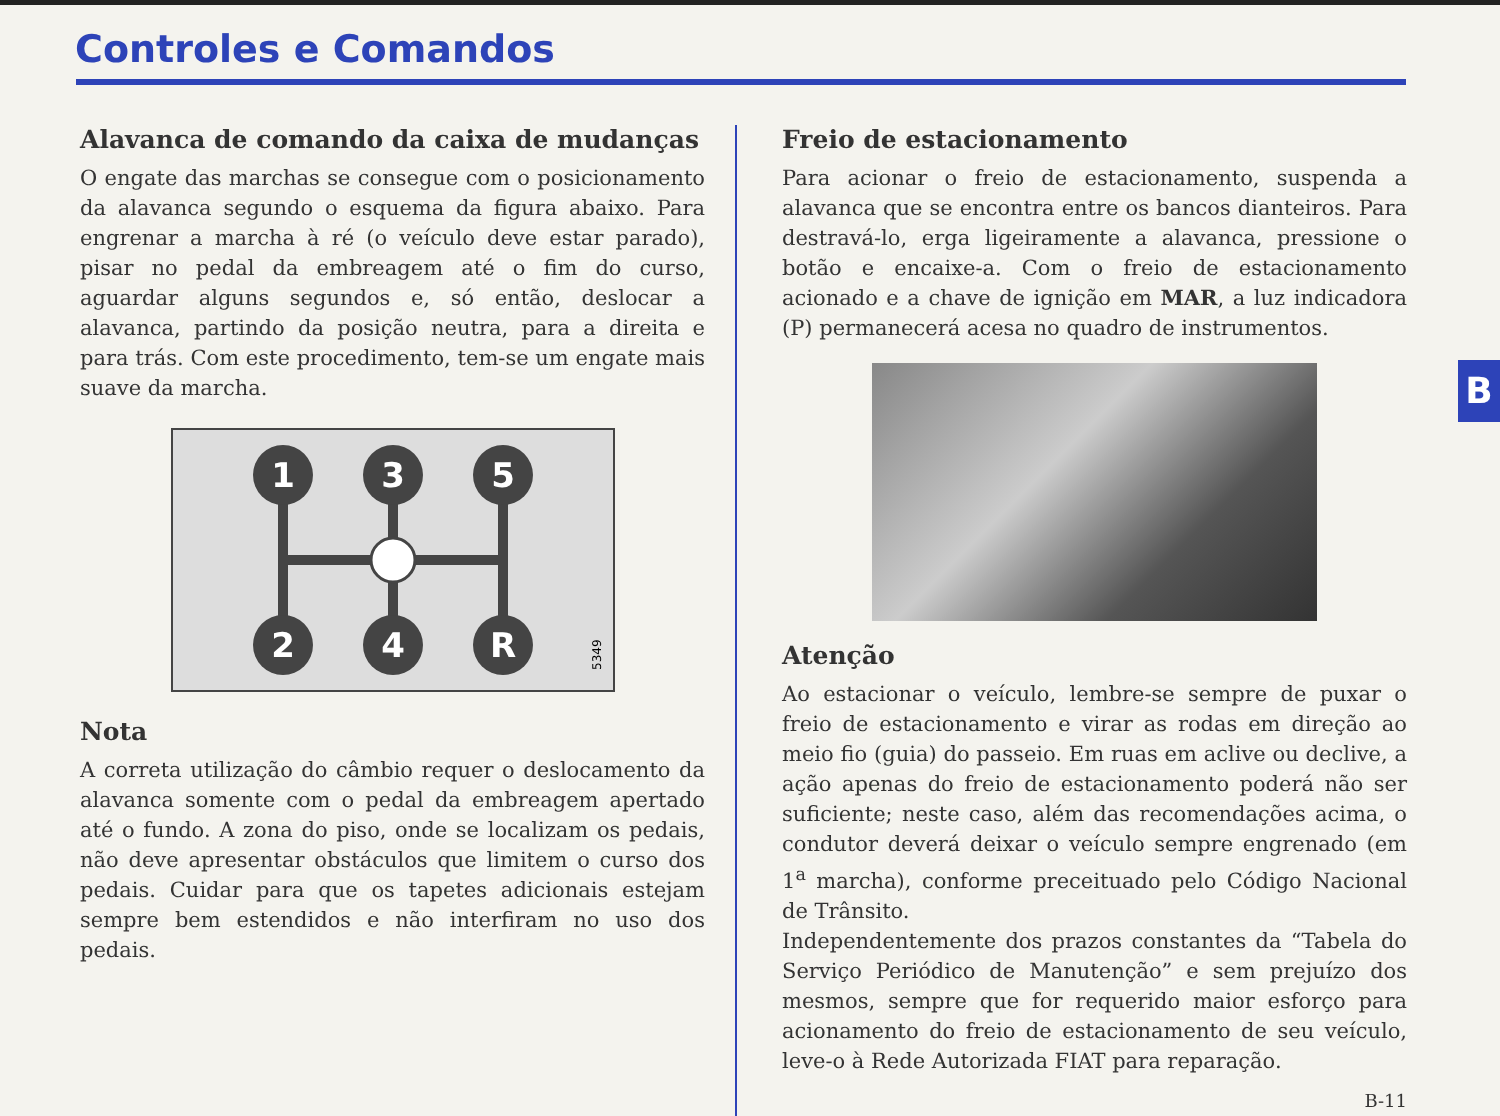Controles e Comandos
Alavanca de comando da caixa de mudanças
O engate das marchas se consegue com o posicionamento da alavanca segundo o esquema da figura abaixo. Para engrenar a marcha à ré (o veículo deve estar parado), pisar no pedal da embreagem até o fim do curso, aguardar alguns segundos e, só então, deslocar a alavanca, partindo da posição neutra, para a direita e para trás. Com este procedimento, tem-se um engate mais suave da marcha.
1
3
5
2
4
R
5349
Nota
A correta utilização do câmbio requer o deslocamento da alavanca somente com o pedal da embreagem apertado até o fundo. A zona do piso, onde se localizam os pedais, não deve apresentar obstáculos que limitem o curso dos pedais. Cuidar para que os tapetes adicionais estejam sempre bem estendidos e não interfiram no uso dos pedais.
Freio de estacionamento
Para acionar o freio de estacionamento, suspenda a alavanca que se encontra entre os bancos dianteiros. Para destravá-lo, erga ligeiramente a alavanca, pressione o botão e encaixe-a. Com o freio de estacionamento acionado e a chave de ignição em MAR, a luz indicadora (P) permanecerá acesa no quadro de instrumentos.
Atenção
Ao estacionar o veículo, lembre-se sempre de puxar o freio de estacionamento e virar as rodas em direção ao meio fio (guia) do passeio. Em ruas em aclive ou declive, a ação apenas do freio de estacionamento poderá não ser suficiente; neste caso, além das recomendações acima, o condutor deverá deixar o veículo sempre engrenado (em 1<sup>a</sup> marcha), conforme preceituado pelo Código Nacional de Trânsito.
Independentemente dos prazos constantes da “Tabela do Serviço Periódico de Manutenção” e sem prejuízo dos mesmos, sempre que for requerido maior esforço para acionamento do freio de estacionamento de seu veículo, leve-o à Rede Autorizada FIAT para reparação.
B-11
B